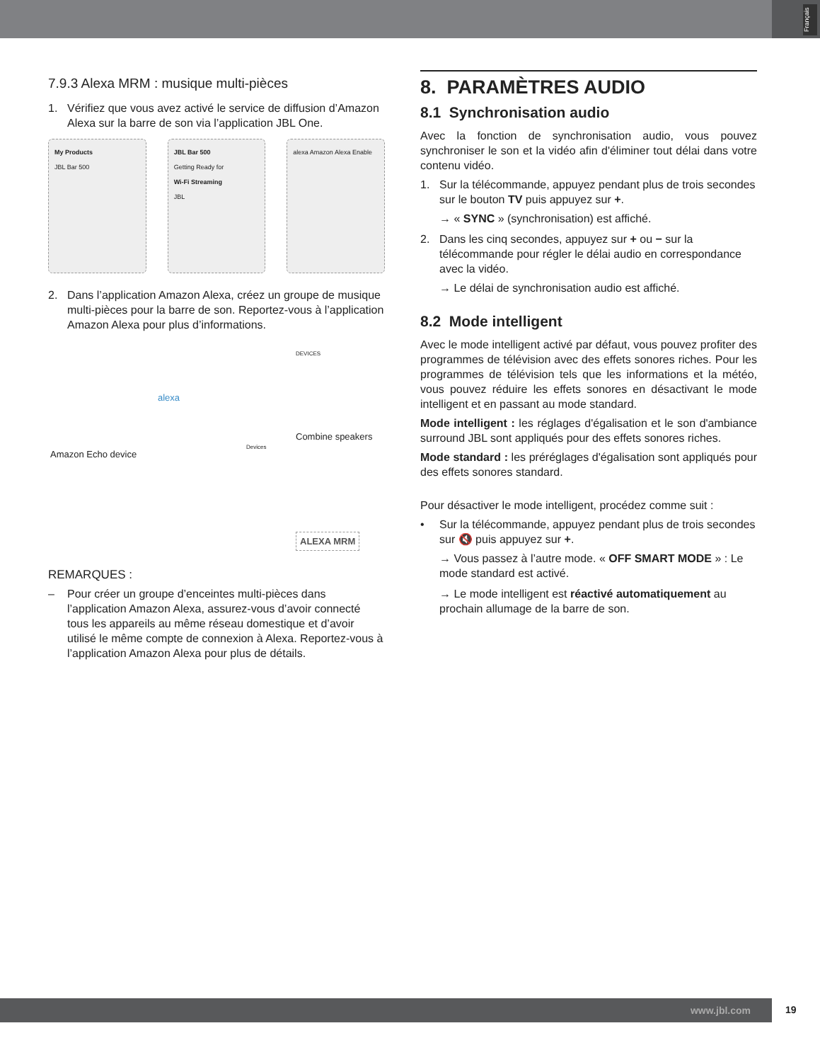Français
7.9.3 Alexa MRM : musique multi-pièces
1. Vérifiez que vous avez activé le service de diffusion d’Amazon Alexa sur la barre de son via l’application JBL One.
My Products
JBL Bar 500
JBL Bar 500
Getting Ready for
Wi-Fi Streaming
JBL
alexa Amazon Alexa Enable
2. Dans l’application Amazon Alexa, créez un groupe de musique multi-pièces pour la barre de son. Reportez-vous à l’application Amazon Alexa pour plus d’informations.
Amazon Echo device
alexa
Devices
DEVICES
Combine speakers
ALEXA MRM
REMARQUES :
– Pour créer un groupe d’enceintes multi-pièces dans l’application Amazon Alexa, assurez-vous d’avoir connecté tous les appareils au même réseau domestique et d’avoir utilisé le même compte de connexion à Alexa. Reportez-vous à l’application Amazon Alexa pour plus de détails.
8. PARAMÈTRES AUDIO
8.1 Synchronisation audio
Avec la fonction de synchronisation audio, vous pouvez synchroniser le son et la vidéo afin d'éliminer tout délai dans votre contenu vidéo.
1. Sur la télécommande, appuyez pendant plus de trois secondes sur le bouton TV puis appuyez sur +.
→ « SYNC » (synchronisation) est affiché.
2. Dans les cinq secondes, appuyez sur + ou − sur la télécommande pour régler le délai audio en correspondance avec la vidéo.
→ Le délai de synchronisation audio est affiché.
8.2 Mode intelligent
Avec le mode intelligent activé par défaut, vous pouvez profiter des programmes de télévision avec des effets sonores riches. Pour les programmes de télévision tels que les informations et la météo, vous pouvez réduire les effets sonores en désactivant le mode intelligent et en passant au mode standard.
Mode intelligent : les réglages d'égalisation et le son d'ambiance surround JBL sont appliqués pour des effets sonores riches.
Mode standard : les préréglages d'égalisation sont appliqués pour des effets sonores standard.
Pour désactiver le mode intelligent, procédez comme suit :
• Sur la télécommande, appuyez pendant plus de trois secondes sur 🔇 puis appuyez sur +.
→ Vous passez à l’autre mode. « OFF SMART MODE » : Le mode standard est activé.
→ Le mode intelligent est réactivé automatiquement au prochain allumage de la barre de son.
www.jbl.com 19